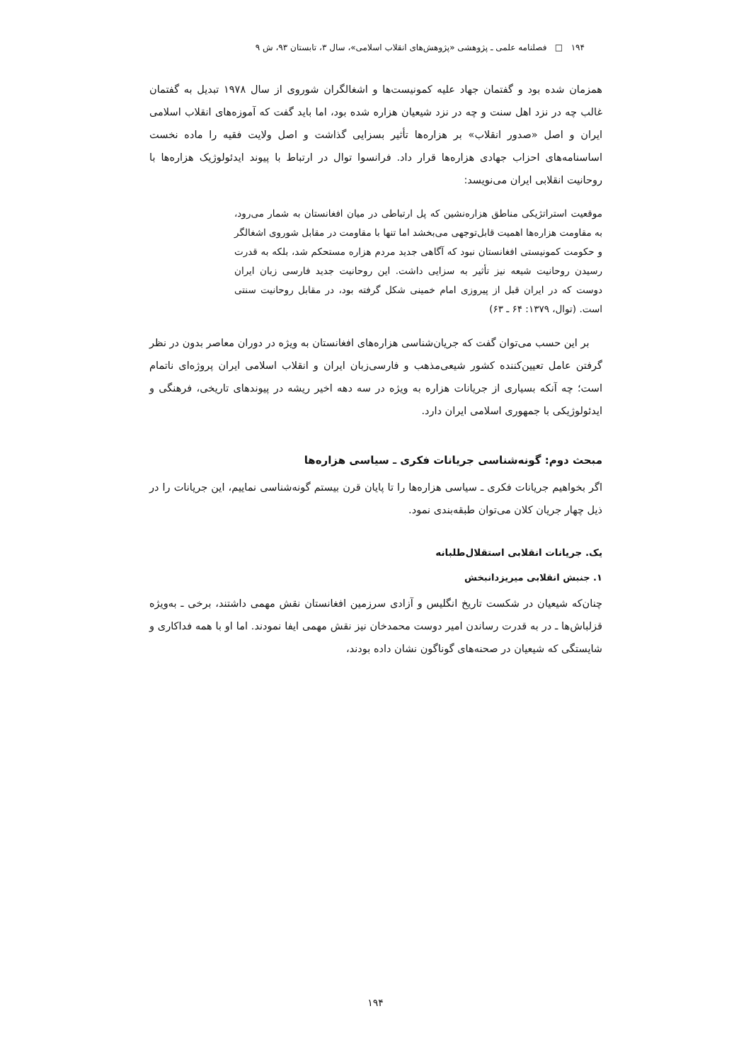۱۹۴ □ فصلنامه علمی ـ پژوهشی «پژوهش‌های انقلاب اسلامی»، سال ۳، تابستان ۹۳، ش ۹
همزمان شده بود و گفتمان جهاد علیه کمونیست‌ها و اشغالگران شوروی از سال ۱۹۷۸ تبدیل به گفتمان غالب چه در نزد اهل سنت و چه در نزد شیعیان هزاره شده بود، اما باید گفت که آموزه‌های انقلاب اسلامی ایران و اصل «صدور انقلاب» بر هزاره‌ها تأثیر بسزایی گذاشت و اصل ولایت فقیه را ماده نخست اساسنامه‌های احزاب جهادی هزاره‌ها قرار داد. فرانسوا توال در ارتباط با پیوند ایدئولوژیک هزاره‌ها با روحانیت انقلابی ایران می‌نویسد:
موقعیت استراتژیکی مناطق هزاره‌نشین که پل ارتباطی در میان افغانستان به شمار می‌رود، به مقاومت هزاره‌ها اهمیت قابل‌توجهی می‌بخشد اما تنها با مقاومت در مقابل شوروی اشغالگر و حکومت کمونیستی افغانستان نبود که آگاهی جدید مردم هزاره مستحکم شد، بلکه به قدرت رسیدن روحانیت شیعه نیز تأثیر به سزایی داشت. این روحانیت جدید فارسی زبان ایران دوست که در ایران قبل از پیروزی امام خمینی شکل گرفته بود، در مقابل روحانیت سنتی است. (توال، ۱۳۷۹: ۶۴ ـ ۶۳)
بر این حسب می‌توان گفت که جریان‌شناسی هزاره‌های افغانستان به ویژه در دوران معاصر بدون در نظر گرفتن عامل تعیین‌کننده کشور شیعی‌مذهب و فارسی‌زبان ایران و انقلاب اسلامی ایران پروژه‌ای ناتمام است؛ چه آنکه بسیاری از جریانات هزاره به ویژه در سه دهه اخیر ریشه در پیوندهای تاریخی، فرهنگی و ایدئولوژیکی با جمهوری اسلامی ایران دارد.
مبحث دوم: گونه‌شناسی جریانات فکری ـ سیاسی هزاره‌ها
اگر بخواهیم جریانات فکری ـ سیاسی هزاره‌ها را تا پایان قرن بیستم گونه‌شناسی نماییم، این جریانات را در ذیل چهار جریان کلان می‌توان طبقه‌بندی نمود.
یک. جریانات انقلابی استقلال‌طلبانه
۱. جنبش انقلابی میریزدانبخش
چنان‌که شیعیان در شکست تاریخ انگلیس و آزادی سرزمین افغانستان نقش مهمی داشتند، برخی ـ به‌ویژه قزلباش‌ها ـ در به قدرت رساندن امیر دوست محمدخان نیز نقش مهمی ایفا نمودند. اما او با همه فداکاری و شایستگی که شیعیان در صحنه‌های گوناگون نشان داده بودند،
۱۹۴